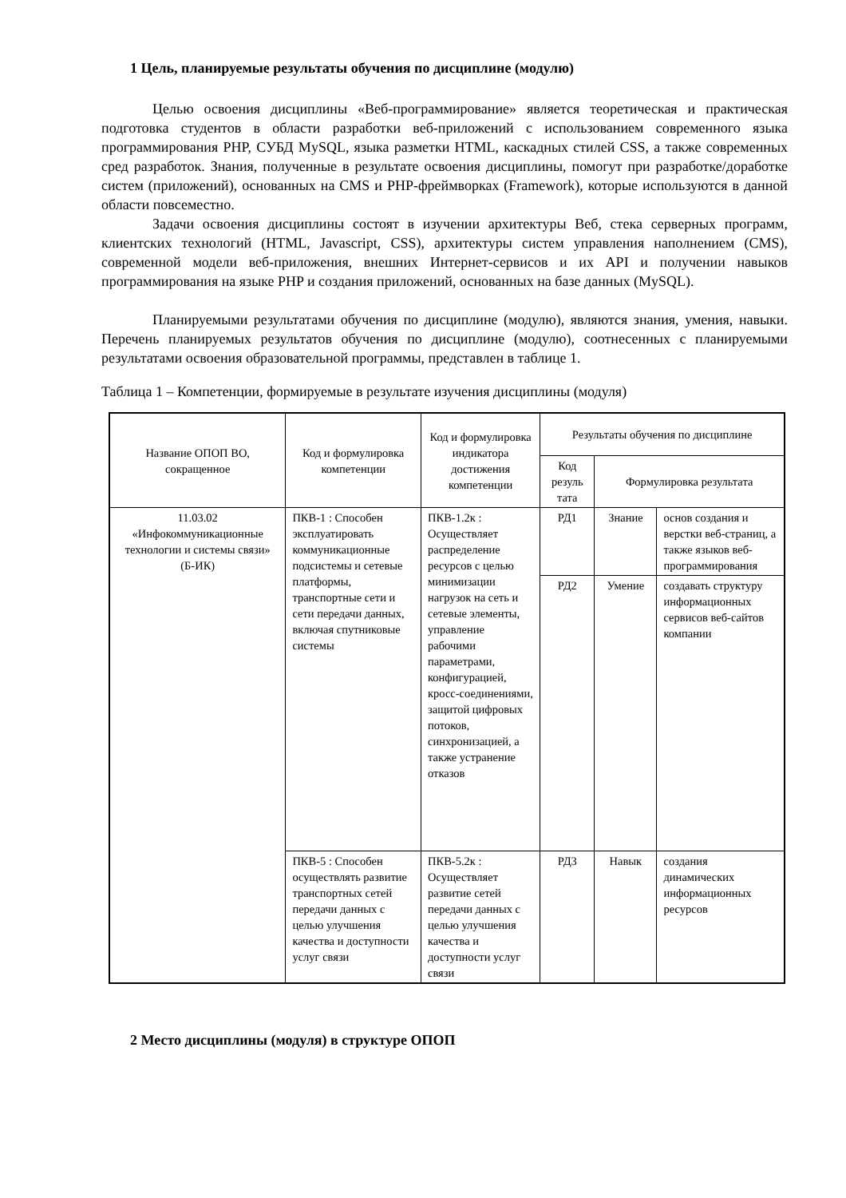1 Цель, планируемые результаты обучения по дисциплине (модулю)
Целью освоения дисциплины «Веб-программирование» является теоретическая и практическая подготовка студентов в области разработки веб-приложений с использованием современного языка программирования PHP, СУБД MySQL, языка разметки HTML, каскадных стилей CSS, а также современных сред разработок. Знания, полученные в результате освоения дисциплины, помогут при разработке/доработке систем (приложений), основанных на CMS и PHP-фреймворках (Framework), которые используются в данной области повсеместно.
Задачи освоения дисциплины состоят в изучении архитектуры Веб, стека серверных программ, клиентских технологий (HTML, Javascript, CSS), архитектуры систем управления наполнением (CMS), современной модели веб-приложения, внешних Интернет-сервисов и их API и получении навыков программирования на языке PHP и создания приложений, основанных на базе данных (MySQL).
Планируемыми результатами обучения по дисциплине (модулю), являются знания, умения, навыки. Перечень планируемых результатов обучения по дисциплине (модулю), соотнесенных с планируемыми результатами освоения образовательной программы, представлен в таблице 1.
Таблица 1 – Компетенции, формируемые в результате изучения дисциплины (модуля)
| Название ОПОП ВО, сокращенное | Код и формулировка компетенции | Код и формулировка индикатора достижения компетенции | Результаты обучения по дисциплине | | |
| --- | --- | --- | --- | --- | --- |
| | | | Код резуль тата | Формулировка результата | |
| 11.03.02 «Инфокоммуникационные технологии и системы связи» (Б-ИК) | ПКВ-1 : Способен эксплуатировать коммуникационные подсистемы и сетевые платформы, транспортные сети и сети передачи данных, включая спутниковые системы | ПКВ-1.2к : Осуществляет распределение ресурсов с целью минимизации нагрузок на сеть и сетевые элементы, управление рабочими параметрами, конфигурацией, кросс-соединениями, защитой цифровых потоков, синхронизацией, а также устранение отказов | РД1 | Знание | основ создания и верстки веб-страниц, а также языков веб-программирования |
| | | | РД2 | Умение | создавать структуру информационных сервисов веб-сайтов компании |
| | ПКВ-5 : Способен осуществлять развитие транспортных сетей передачи данных с целью улучшения качества и доступности услуг связи | ПКВ-5.2к : Осуществляет развитие сетей передачи данных с целью улучшения качества и доступности услуг связи | РД3 | Навык | создания динамических информационных ресурсов |
2 Место дисциплины (модуля) в структуре ОПОП